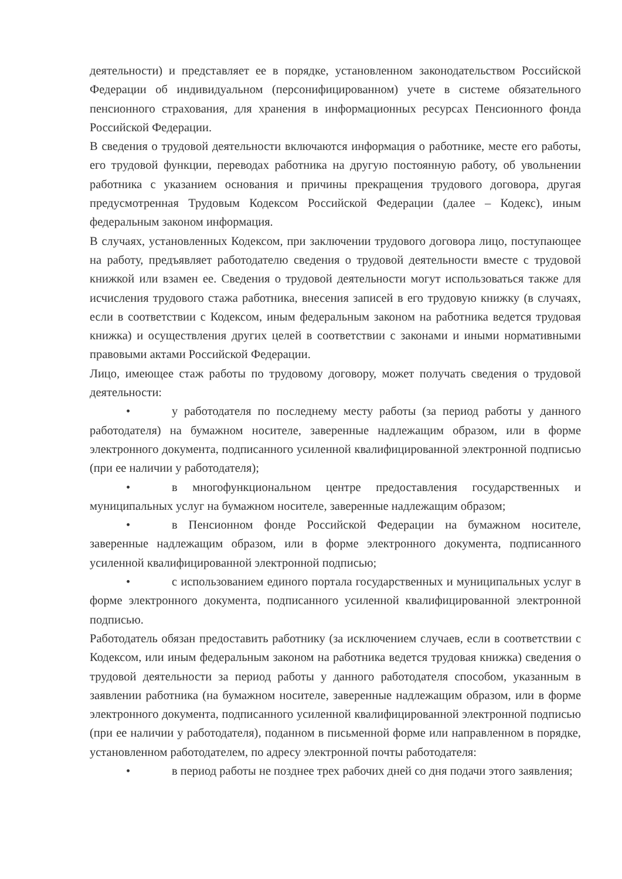деятельности) и представляет ее в порядке, установленном законодательством Российской Федерации об индивидуальном (персонифицированном) учете в системе обязательного пенсионного страхования, для хранения в информационных ресурсах Пенсионного фонда Российской Федерации.
В сведения о трудовой деятельности включаются информация о работнике, месте его работы, его трудовой функции, переводах работника на другую постоянную работу, об увольнении работника с указанием основания и причины прекращения трудового договора, другая предусмотренная Трудовым Кодексом Российской Федерации (далее – Кодекс), иным федеральным законом информация.
В случаях, установленных Кодексом, при заключении трудового договора лицо, поступающее на работу, предъявляет работодателю сведения о трудовой деятельности вместе с трудовой книжкой или взамен ее. Сведения о трудовой деятельности могут использоваться также для исчисления трудового стажа работника, внесения записей в его трудовую книжку (в случаях, если в соответствии с Кодексом, иным федеральным законом на работника ведется трудовая книжка) и осуществления других целей в соответствии с законами и иными нормативными правовыми актами Российской Федерации.
Лицо, имеющее стаж работы по трудовому договору, может получать сведения о трудовой деятельности:
• у работодателя по последнему месту работы (за период работы у данного работодателя) на бумажном носителе, заверенные надлежащим образом, или в форме электронного документа, подписанного усиленной квалифицированной электронной подписью (при ее наличии у работодателя);
• в многофункциональном центре предоставления государственных и муниципальных услуг на бумажном носителе, заверенные надлежащим образом;
• в Пенсионном фонде Российской Федерации на бумажном носителе, заверенные надлежащим образом, или в форме электронного документа, подписанного усиленной квалифицированной электронной подписью;
• с использованием единого портала государственных и муниципальных услуг в форме электронного документа, подписанного усиленной квалифицированной электронной подписью.
Работодатель обязан предоставить работнику (за исключением случаев, если в соответствии с Кодексом, или иным федеральным законом на работника ведется трудовая книжка) сведения о трудовой деятельности за период работы у данного работодателя способом, указанным в заявлении работника (на бумажном носителе, заверенные надлежащим образом, или в форме электронного документа, подписанного усиленной квалифицированной электронной подписью (при ее наличии у работодателя), поданном в письменной форме или направленном в порядке, установленном работодателем, по адресу электронной почты работодателя:
• в период работы не позднее трех рабочих дней со дня подачи этого заявления;